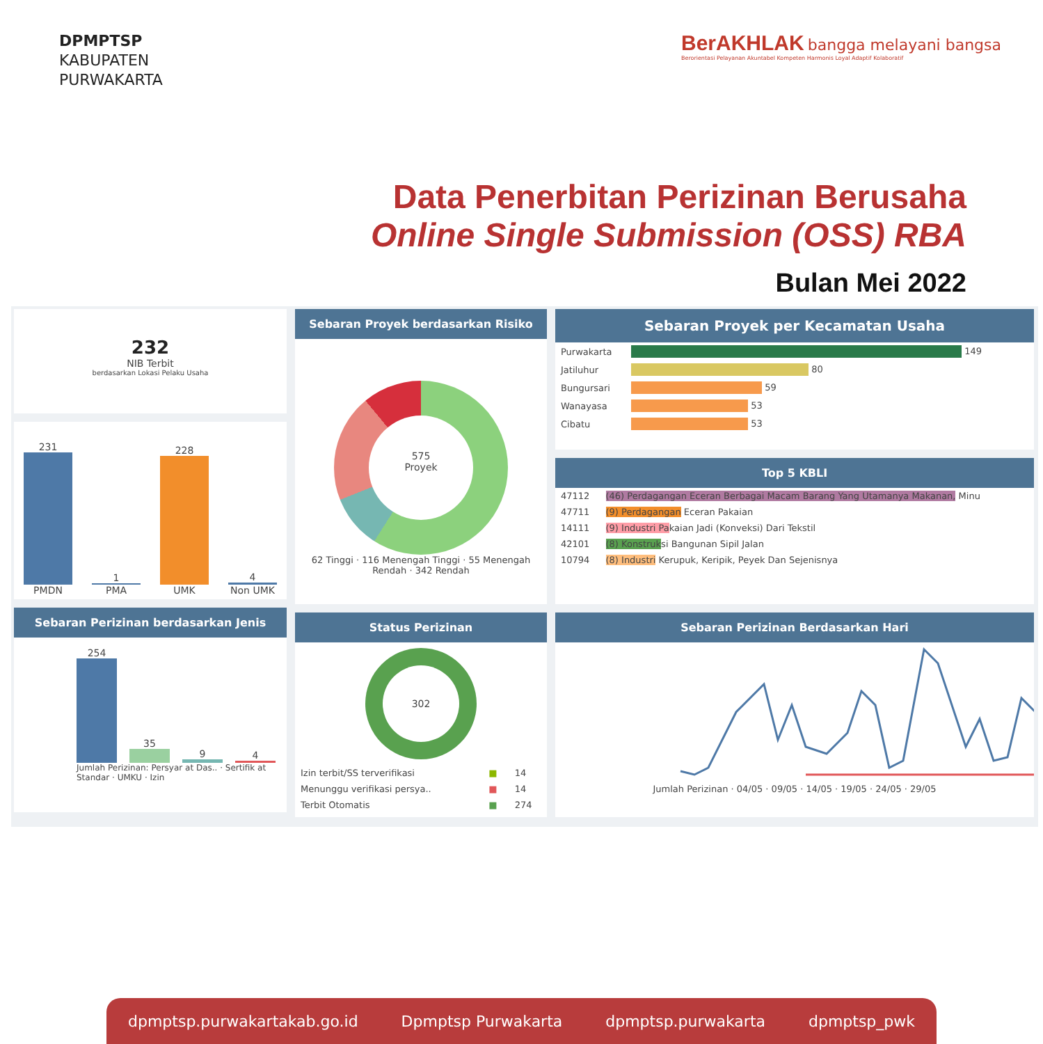DPMPTSP
KABUPATEN
PURWAKARTA
BerAKHLAK bangga melayani bangsa
Berorientasi Pelayanan Akuntabel Kompeten Harmonis Loyal Adaptif Kolaboratif
Data Penerbitan Perizinan Berusaha
Online Single Submission (OSS) RBA
Bulan Mei 2022
232
NIB Terbit
berdasarkan Lokasi Pelaku Usaha
231
PMDN
1
PMA
228
UMK
4
Non UMK
Sebaran Perizinan berdasarkan Jenis
254
35
9
4
Jumlah Perizinan: Persyar at Das.. · Sertifik at Standar · UMKU · Izin
Sebaran Proyek berdasarkan Risiko
575
Proyek
62 Tinggi · 116 Menengah Tinggi · 55 Menengah Rendah · 342 Rendah
Status Perizinan
302
| Izin terbit/SS terverifikasi | ■ | 14 |
| Menunggu verifikasi persya.. | ■ | 14 |
| Terbit Otomatis | ■ | 274 |
Sebaran Proyek per Kecamatan Usaha
| Purwakarta | 149 |
| Jatiluhur | 80 |
| Bungursari | 59 |
| Wanayasa | 53 |
| Cibatu | 53 |
Top 5 KBLI
| 47112 | (46) Perdagangan Eceran Berbagai Macam Barang Yang Utamanya Makanan, Minu |
| 47711 | (9) Perdagangan Eceran Pakaian |
| 14111 | (9) Industri Pa kaian Jadi (Konveksi) Dari Tekstil |
| 42101 | (8) Konstruk si Bangunan Sipil Jalan |
| 10794 | (8) Industri Kerupuk, Keripik, Peyek Dan Sejenisnya |
Sebaran Perizinan Berdasarkan Hari
Jumlah Perizinan · 04/05 · 09/05 · 14/05 · 19/05 · 24/05 · 29/05
dpmptsp.purwakartakab.go.id Dpmptsp Purwakarta dpmptsp.purwakarta dpmptsp_pwk